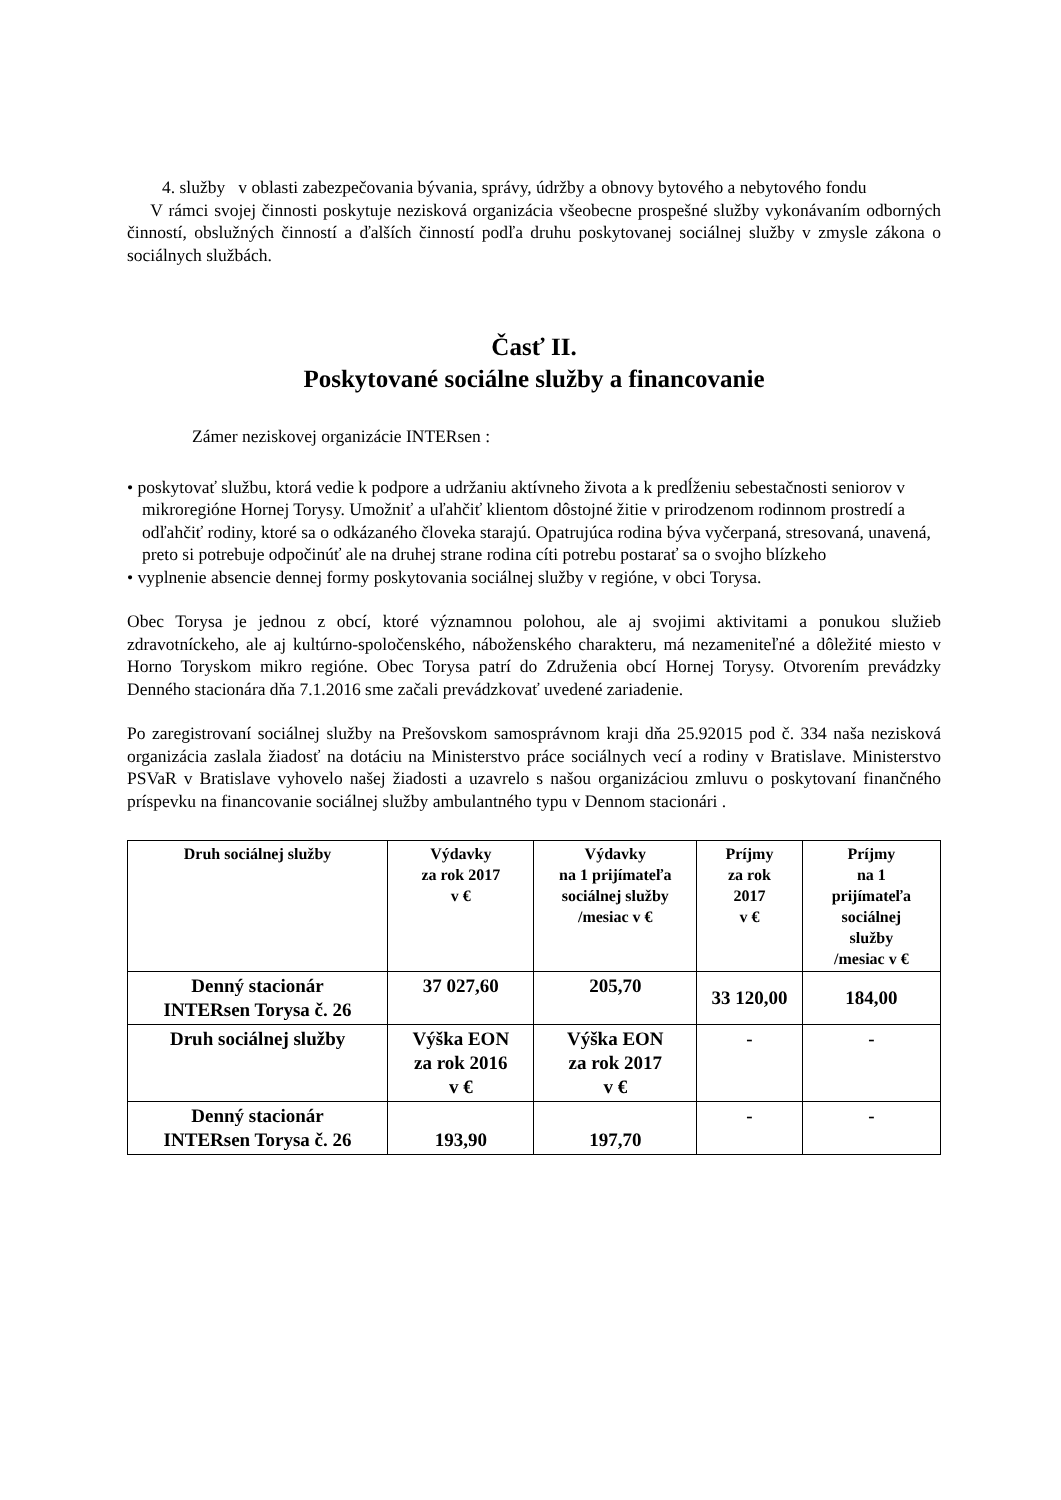4. služby v oblasti zabezpečovania bývania, správy, údržby a obnovy bytového a nebytového fondu
V rámci svojej činnosti poskytuje nezisková organizácia všeobecne prospešné služby vykonávaním odborných činností, obslužných činností a ďalších činností podľa druhu poskytovanej sociálnej služby v zmysle zákona o sociálnych službách.
Časť II.
Poskytované sociálne služby a financovanie
Zámer neziskovej organizácie INTERsen :
• poskytovať službu, ktorá vedie k podpore a udržaniu aktívneho života a k predĺženiu sebestačnosti seniorov v mikroregióne Hornej Torysy. Umožniť a uľahčiť klientom dôstojné žitie v prirodzenom rodinnom prostredí a odľahčiť rodiny, ktoré sa o odkázaného človeka starajú. Opatrujúca rodina býva vyčerpaná, stresovaná, unavená, preto si potrebuje odpočinúť ale na druhej strane rodina cíti potrebu postarať sa o svojho blízkeho
• vyplnenie absencie dennej formy poskytovania sociálnej služby v regióne, v obci Torysa.
Obec Torysa je jednou z obcí, ktoré významnou polohou, ale aj svojimi aktivitami a ponukou služieb zdravotníckeho, ale aj kultúrno-spoločenského, náboženského charakteru, má nezameniteľné a dôležité miesto v Horno Toryskom mikro regióne. Obec Torysa patrí do Združenia obcí Hornej Torysy. Otvorením prevádzky Denného stacionára dňa 7.1.2016 sme začali prevádzkovať uvedené zariadenie.
Po zaregistrovaní sociálnej služby na Prešovskom samosprávnom kraji dňa 25.92015 pod č. 334 naša nezisková organizácia zaslala žiadosť na dotáciu na Ministerstvo práce sociálnych vecí a rodiny v Bratislave. Ministerstvo PSVaR v Bratislave vyhovelo našej žiadosti a uzavrelo s našou organizáciou zmluvu o poskytovaní finančného príspevku na financovanie sociálnej služby ambulantného typu v Dennom stacionári .
| Druh sociálnej služby | Výdavky za rok 2017 v € | Výdavky na 1 prijímateľa sociálnej služby /mesiac v € | Príjmy za rok 2017 v € | Príjmy na 1 prijímateľa sociálnej služby /mesiac v € |
| Denný stacionár INTERsen Torysa č. 26 | 37 027,60 | 205,70 | 33 120,00 | 184,00 |
| Druh sociálnej služby | Výška EON za rok 2016 v € | Výška EON za rok 2017 v € | - | - |
| Denný stacionár INTERsen Torysa č. 26 | 193,90 | 197,70 | - | - |